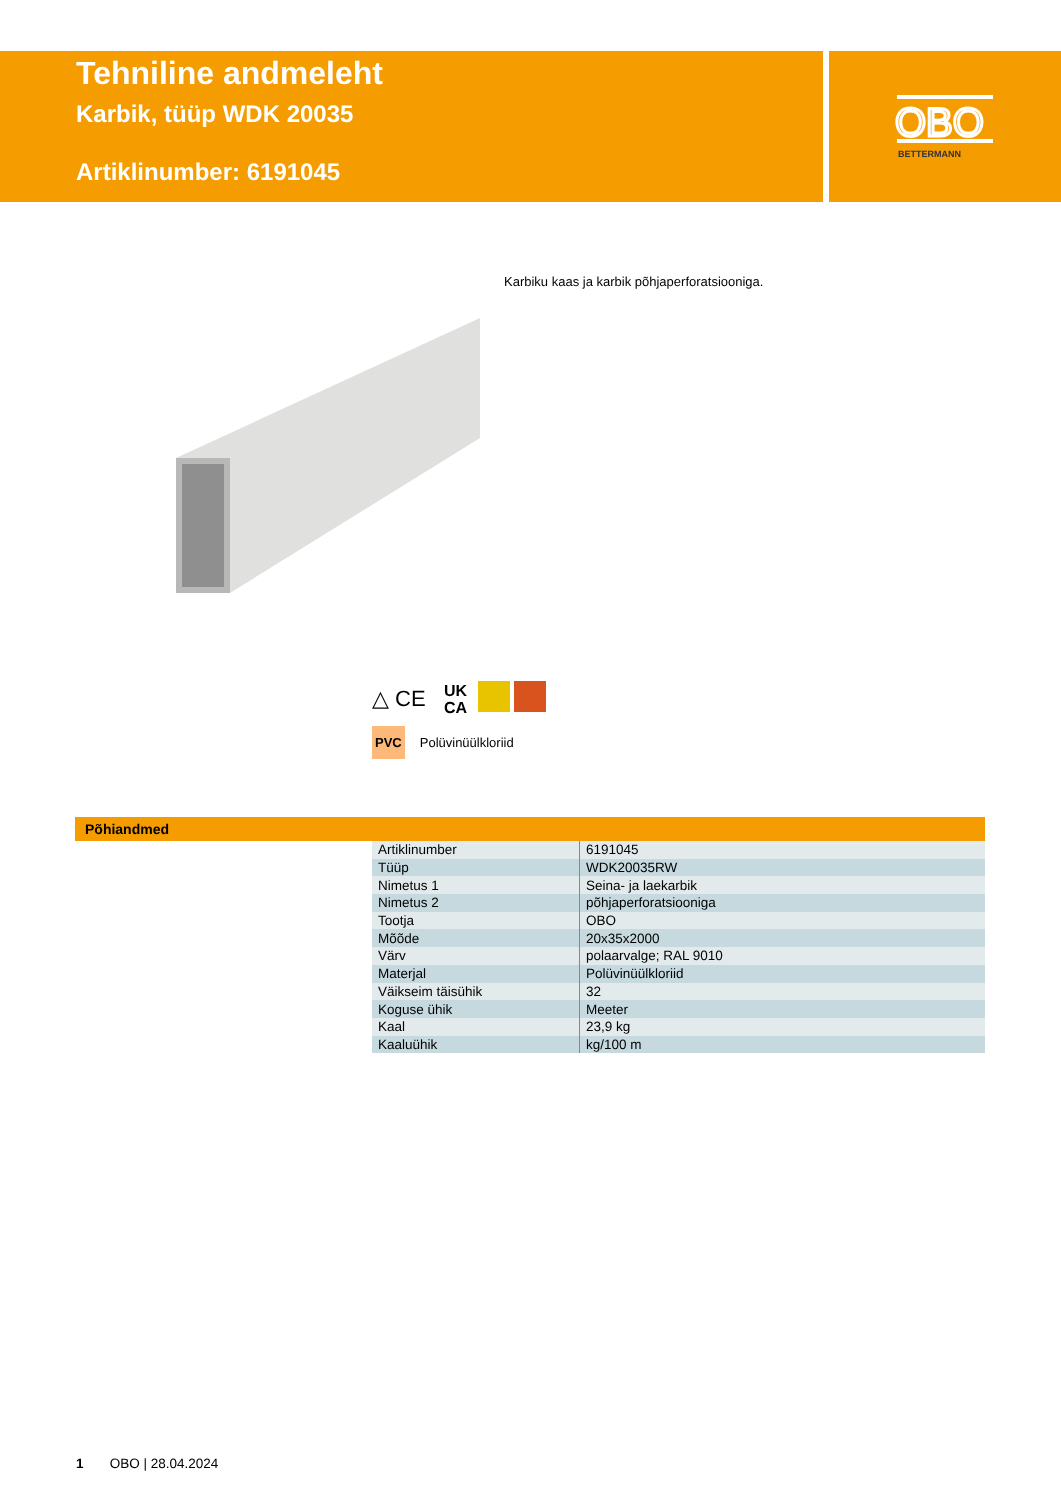Tehniline andmeleht
Karbik, tüüp WDK 20035
Artiklinumber: 6191045
OBO
BETTERMANN
Karbiku kaas ja karbik põhjaperforatsiooniga.
△ CE
UK
CA
PVC Polüvinüülkloriid
Põhiandmed
| Artiklinumber | 6191045 |
| Tüüp | WDK20035RW |
| Nimetus 1 | Seina- ja laekarbik |
| Nimetus 2 | põhjaperforatsiooniga |
| Tootja | OBO |
| Mõõde | 20x35x2000 |
| Värv | polaarvalge; RAL 9010 |
| Materjal | Polüvinüülkloriid |
| Väikseim täisühik | 32 |
| Koguse ühik | Meeter |
| Kaal | 23,9 kg |
| Kaaluühik | kg/100 m |
1 OBO | 28.04.2024